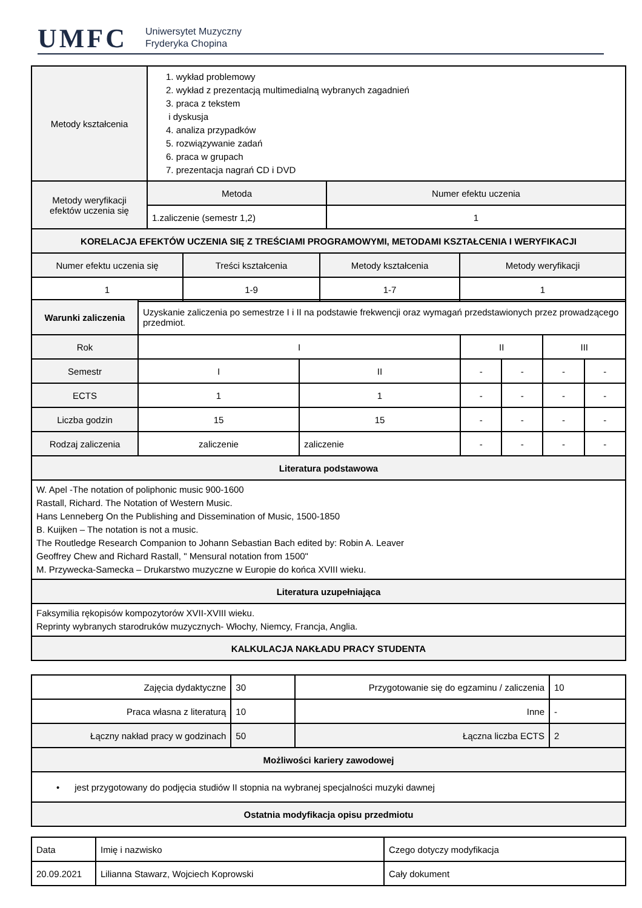UMFC Uniwersytet Muzyczny
Fryderyka Chopina
| Metody kształcenia | 1. wykład problemowy 2. wykład z prezentacją multimedialną wybranych zagadnień 3. praca z tekstem i dyskusja 4. analiza przypadków 5. rozwiązywanie zadań 6. praca w grupach 7. prezentacja nagrań CD i DVD | |
| Metody weryfikacji efektów uczenia się | Metoda | Numer efektu uczenia |
| | 1.zaliczenie (semestr 1,2) | 1 |
| KORELACJA EFEKTÓW UCZENIA SIĘ Z TREŚCIAMI PROGRAMOWYMI, METODAMI KSZTAŁCENIA I WERYFIKACJI | | | |
| --- | --- | --- | --- |
| Numer efektu uczenia się | Treści kształcenia | Metody kształcenia | Metody weryfikacji |
| 1 | 1-9 | 1-7 | 1 |
| Warunki zaliczenia | Uzyskanie zaliczenia po semestrze I i II na podstawie frekwencji oraz wymagań przedstawionych przez prowadzącego przedmiot. | | | | | |
| Rok | I | | II | | III | |
| Semestr | I | II | - | - | - | - |
| ECTS | 1 | 1 | - | - | - | - |
| Liczba godzin | 15 | 15 | - | - | - | - |
| Rodzaj zaliczenia | zaliczenie | zaliczenie | - | - | - | - |
| Literatura podstawowa | | | | | | |
| W. Apel -The notation of poliphonic music 900-1600 Rastall, Richard. The Notation of Western Music. Hans Lenneberg On the Publishing and Dissemination of Music, 1500-1850 B. Kuijken – The notation is not a music. The Routledge Research Companion to Johann Sebastian Bach edited by: Robin A. Leaver Geoffrey Chew and Richard Rastall, " Mensural notation from 1500" M. Przywecka-Samecka – Drukarstwo muzyczne w Europie do końca XVIII wieku. | | | | | | |
| Literatura uzupełniająca | | | | | | |
| Faksymilia rękopisów kompozytorów XVII-XVIII wieku. Reprinty wybranych starodruków muzycznych- Włochy, Niemcy, Francja, Anglia. | | | | | | |
| KALKULACJA NAKŁADU PRACY STUDENTA | | | | | | |
| Zajęcia dydaktyczne | 30 | Przygotowanie się do egzaminu / zaliczenia | 10 |
| Praca własna z literaturą | 10 | Inne | - |
| Łączny nakład pracy w godzinach | 50 | Łączna liczba ECTS | 2 |
| Możliwości kariery zawodowej | | | |
| • jest przygotowany do podjęcia studiów II stopnia na wybranej specjalności muzyki dawnej | | | |
| Ostatnia modyfikacja opisu przedmiotu | | | |
| Data | Imię i nazwisko | Czego dotyczy modyfikacja |
| 20.09.2021 | Lilianna Stawarz, Wojciech Koprowski | Cały dokument |